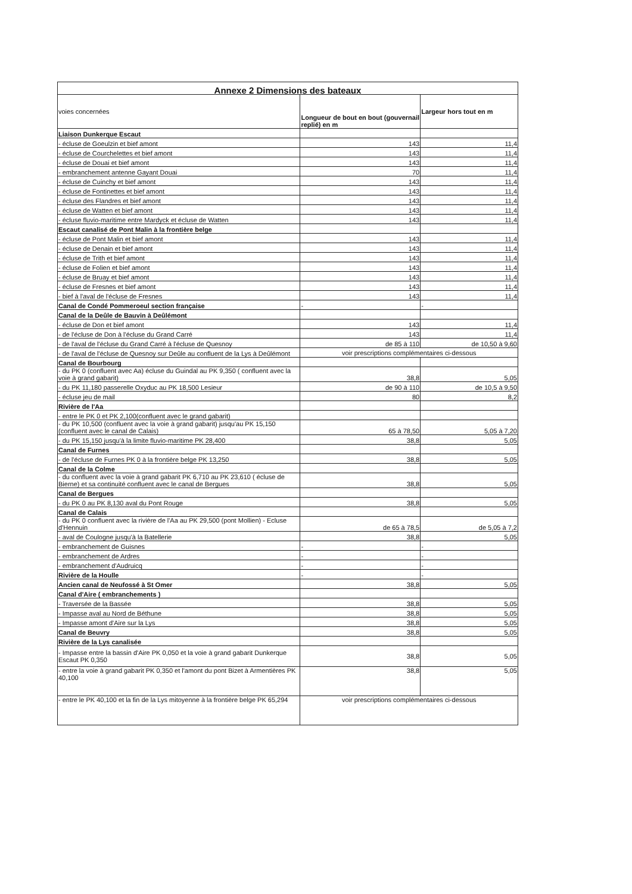| Annexe 2 Dimensions des bateaux | | |
| --- | --- | --- |
| voies concernées | Longueur de bout en bout (gouvernail replié) en m | Largeur hors tout en m |
| Liaison Dunkerque Escaut | | |
| - écluse de Goeulzin et bief amont | 143 | 11,4 |
| - écluse de Courchelettes et bief amont | 143 | 11,4 |
| - écluse de Douai et bief amont | 143 | 11,4 |
| - embranchement antenne Gayant Douai | 70 | 11,4 |
| - écluse de Cuinchy et bief amont | 143 | 11,4 |
| - écluse de Fontinettes et bief amont | 143 | 11,4 |
| - écluse des Flandres et bief amont | 143 | 11,4 |
| - écluse de Watten et bief amont | 143 | 11,4 |
| - écluse fluvio-maritime entre Mardyck et écluse de Watten | 143 | 11,4 |
| Escaut canalisé de Pont Malin à la frontière belge | | |
| - écluse de Pont Malin et bief amont | 143 | 11,4 |
| - écluse de Denain et bief amont | 143 | 11,4 |
| - écluse de Trith et bief amont | 143 | 11,4 |
| - écluse de Folien et bief amont | 143 | 11,4 |
| - écluse de Bruay et bief amont | 143 | 11,4 |
| - écluse de Fresnes et bief amont | 143 | 11,4 |
| - bief à l'aval de l'écluse de Fresnes | 143 | 11,4 |
| Canal de Condé Pommeroeul section française | - | - |
| Canal de la Deûle de Bauvin à Deûlémont | | |
| - écluse de Don et bief amont | 143 | 11,4 |
| - de l'écluse de Don à l'écluse du Grand Carré | 143 | 11,4 |
| - de l'aval de l'écluse du Grand Carré à l'écluse de Quesnoy | de 85 à 110 | de 10,50 à 9,60 |
| - de l'aval de l'écluse de Quesnoy sur Deûle au confluent de la Lys à Deûlémont | voir prescriptions complémentaires ci-dessous | |
| Canal de Bourbourg | | |
| - du PK 0 (confluent avec Aa) écluse du Guindal au PK 9,350 ( confluent avec la voie à grand gabarit) | 38,8 | 5,05 |
| - du PK 11,180 passerelle Oxyduc au PK 18,500 Lesieur | de 90 à 110 | de 10,5 à 9,50 |
| - écluse jeu de mail | 80 | 8,2 |
| Rivière de l'Aa | | |
| - entre le PK 0 et PK 2,100(confluent avec le grand gabarit) | | |
| - du PK 10,500 (confluent avec la voie à grand gabarit) jusqu'au PK 15,150 (confluent avec le canal de Calais) | 65 à 78,50 | 5,05 à 7,20 |
| - du PK 15,150 jusqu'à la limite fluvio-maritime PK 28,400 | 38,8 | 5,05 |
| Canal de Furnes | | |
| - de l'écluse de Furnes PK 0 à la frontière belge PK 13,250 | 38,8 | 5,05 |
| Canal de la Colme | | |
| - du confluent avec la voie à grand gabarit PK 6,710 au PK 23,610 ( écluse de Bierne) et sa continuité confluent avec le canal de Bergues | 38,8 | 5,05 |
| Canal de Bergues | | |
| - du PK 0 au PK 8,130 aval du Pont Rouge | 38,8 | 5,05 |
| Canal de Calais | | |
| - du PK 0 confluent avec la rivière de l'Aa au PK 29,500 (pont Mollien) - Ecluse d'Hennuin | de 65 à 78,5 | de 5,05 à 7,2 |
| - aval de Coulogne jusqu'à la Batellerie | 38,8 | 5,05 |
| - embranchement de Guisnes | - | - |
| - embranchement de Ardres | - | - |
| - embranchement d'Audruicq | - | - |
| Rivière de la Houlle | - | - |
| Ancien canal de Neufossé à St Omer | 38,8 | 5,05 |
| Canal d'Aire ( embranchements ) | | |
| - Traversée de la Bassée | 38,8 | 5,05 |
| - Impasse aval au Nord de Béthune | 38,8 | 5,05 |
| - Impasse amont d'Aire sur la Lys | 38,8 | 5,05 |
| Canal de Beuvry | 38,8 | 5,05 |
| Rivière de la Lys canalisée | | |
| - Impasse entre la bassin d'Aire PK 0,050 et la voie à grand gabarit Dunkerque Escaut PK 0,350 | 38,8 | 5,05 |
| - entre la voie à grand gabarit PK 0,350 et l'amont du pont Bizet à Armentières PK 40,100 | 38,8 | 5,05 |
| - entre le PK 40,100 et la fin de la Lys mitoyenne à la frontière belge PK 65,294 | voir prescriptions complémentaires ci-dessous | |